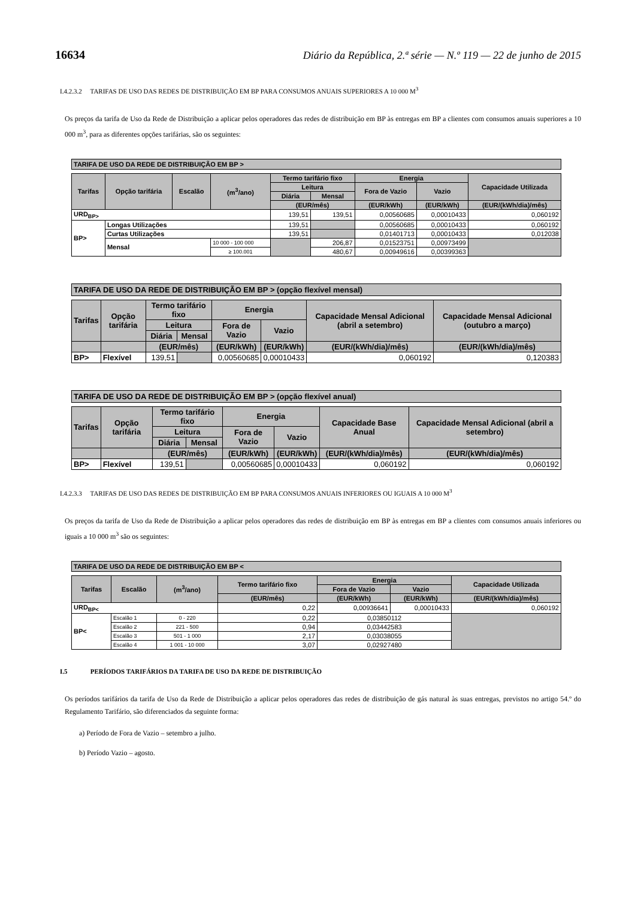16634 Diário da República, 2.ª série — N.º 119 — 22 de junho de 2015
I.4.2.3.2 TARIFAS DE USO DAS REDES DE DISTRIBUIÇÃO EM BP PARA CONSUMOS ANUAIS SUPERIORES A 10 000 M<sup>3</sup>
Os preços da tarifa de Uso da Rede de Distribuição a aplicar pelos operadores das redes de distribuição em BP às entregas em BP a clientes com consumos anuais superiores a 10 000 m<sup>3</sup>, para as diferentes opções tarifárias, são os seguintes:
TARIFA DE USO DA REDE DE DISTRIBUIÇÃO EM BP >
| Tarifas | Opção tarifária | Escalão | (m<sup>3</sup>/ano) | Termo tarifário fixo | | Energia | | Capacidade Utilizada |
| --- | --- | --- | --- | --- | --- | --- | --- | --- |
| | | | | Leitura | | Fora de Vazio | Vazio | |
| | | | | Diária | Mensal | | | |
| | | | | (EUR/mês) | | (EUR/kWh) | (EUR/kWh) | (EUR/(kWh/dia)/mês) |
| URD<sub>BP></sub> | | | | 139,51 | 139,51 | 0,00560685 | 0,00010433 | 0,060192 |
| BP> | Longas Utilizações | | | 139,51 | | 0,00560685 | 0,00010433 | 0,060192 |
| | Curtas Utilizações | | | 139,51 | | 0,01401713 | 0,00010433 | 0,012038 |
| | Mensal | | 10 000 - 100 000 | | 206,87 | 0,01523751 | 0,00973499 | |
| | | | ≥ 100.001 | | 480,67 | 0,00949616 | 0,00399363 | |
TARIFA DE USO DA REDE DE DISTRIBUIÇÃO EM BP > (opção flexível mensal)
| Tarifas | Opção tarifária | Termo tarifário fixo | | Energia | | Capacidade Mensal Adicional (abril a setembro) | Capacidade Mensal Adicional (outubro a março) |
| --- | --- | --- | --- | --- | --- | --- | --- |
| | | Leitura | | Fora de Vazio | Vazio | | |
| | | Diária | Mensal | | | | |
| | | (EUR/mês) | | (EUR/kWh) | (EUR/kWh) | (EUR/(kWh/dia)/mês) | (EUR/(kWh/dia)/mês) |
| BP> | Flexível | 139,51 | | 0,00560685 | 0,00010433 | 0,060192 | 0,120383 |
TARIFA DE USO DA REDE DE DISTRIBUIÇÃO EM BP > (opção flexível anual)
| Tarifas | Opção tarifária | Termo tarifário fixo | | Energia | | Capacidade Base Anual | Capacidade Mensal Adicional (abril a setembro) |
| --- | --- | --- | --- | --- | --- | --- | --- |
| | | Leitura | | Fora de Vazio | Vazio | | |
| | | Diária | Mensal | | | | |
| | | (EUR/mês) | | (EUR/kWh) | (EUR/kWh) | (EUR/(kWh/dia)/mês) | (EUR/(kWh/dia)/mês) |
| BP> | Flexível | 139,51 | | 0,00560685 | 0,00010433 | 0,060192 | 0,060192 |
I.4.2.3.3 TARIFAS DE USO DAS REDES DE DISTRIBUIÇÃO EM BP PARA CONSUMOS ANUAIS INFERIORES OU IGUAIS A 10 000 M<sup>3</sup>
Os preços da tarifa de Uso da Rede de Distribuição a aplicar pelos operadores das redes de distribuição em BP às entregas em BP a clientes com consumos anuais inferiores ou iguais a 10 000 m<sup>3</sup> são os seguintes:
TARIFA DE USO DA REDE DE DISTRIBUIÇÃO EM BP <
| Tarifas | Escalão | (m<sup>3</sup>/ano) | Termo tarifário fixo | Energia | | Capacidade Utilizada |
| --- | --- | --- | --- | --- | --- | --- |
| | | | | Fora de Vazio | Vazio | |
| | | | (EUR/mês) | (EUR/kWh) | (EUR/kWh) | (EUR/(kWh/dia)/mês) |
| URD<sub>BP<</sub> | | | 0,22 | 0,00936641 | 0,00010433 | 0,060192 |
| BP< | Escalão 1 | 0 - 220 | 0,22 | 0,03850112 | | |
| | Escalão 2 | 221 - 500 | 0,94 | 0,03442583 | | |
| | Escalão 3 | 501 - 1 000 | 2,17 | 0,03038055 | | |
| | Escalão 4 | 1 001 - 10 000 | 3,07 | 0,02927480 | | |
I.5 PERÍODOS TARIFÁRIOS DA TARIFA DE USO DA REDE DE DISTRIBUIÇÃO
Os períodos tarifários da tarifa de Uso da Rede de Distribuição a aplicar pelos operadores das redes de distribuição de gás natural às suas entregas, previstos no artigo 54.º do Regulamento Tarifário, são diferenciados da seguinte forma:
a) Período de Fora de Vazio – setembro a julho.
b) Período Vazio – agosto.